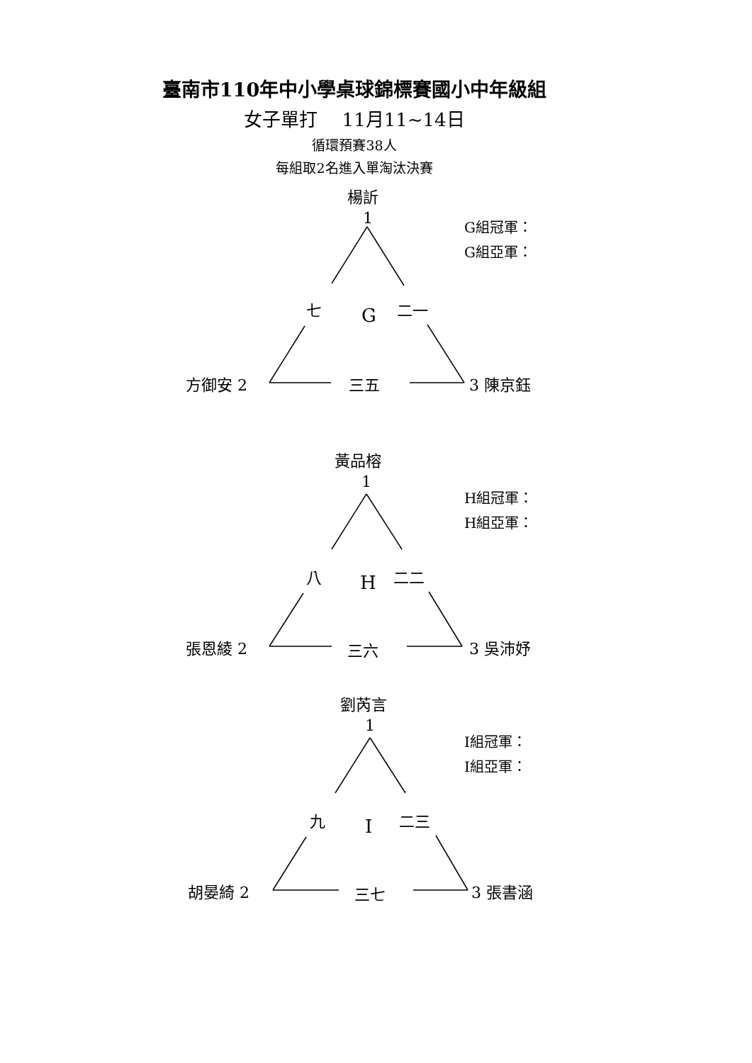臺南市110年中小學桌球錦標賽國小中年級組
女子單打　 11月11~14日
循環預賽38人
每組取2名進入單淘汰決賽
楊訢
1 G組冠軍：
G組亞軍：
七 G 二一
方御安 2 三五 3 陳京鈺
黃品榕
1
H組冠軍：
H組亞軍：
八 H 二二
張恩綾 2 三六 3 吳沛妤
劉芮言
1
I組冠軍：
I組亞軍：
九 I 二三
胡晏綺 2 三七 3 張書涵